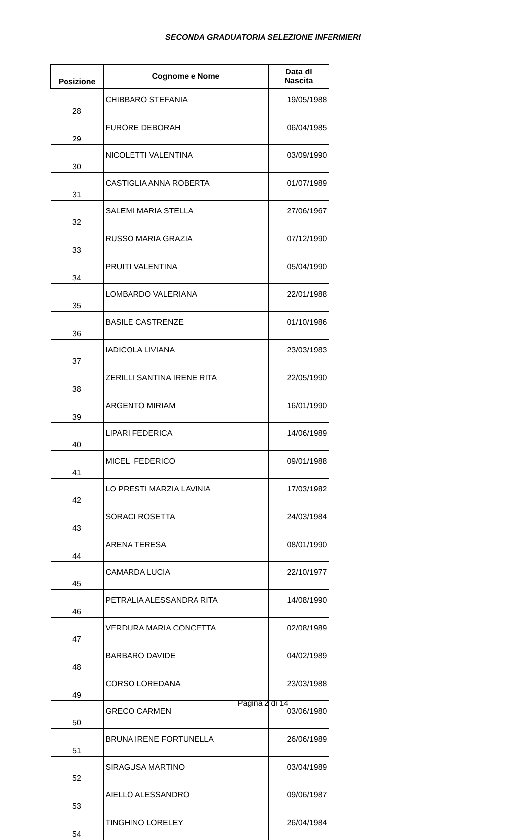SECONDA GRADUATORIA SELEZIONE INFERMIERI
| Posizione | Cognome e Nome | Data di Nascita |
| --- | --- | --- |
| 28 | CHIBBARO STEFANIA | 19/05/1988 |
| 29 | FURORE DEBORAH | 06/04/1985 |
| 30 | NICOLETTI VALENTINA | 03/09/1990 |
| 31 | CASTIGLIA ANNA ROBERTA | 01/07/1989 |
| 32 | SALEMI MARIA STELLA | 27/06/1967 |
| 33 | RUSSO MARIA GRAZIA | 07/12/1990 |
| 34 | PRUITI VALENTINA | 05/04/1990 |
| 35 | LOMBARDO VALERIANA | 22/01/1988 |
| 36 | BASILE CASTRENZE | 01/10/1986 |
| 37 | IADICOLA LIVIANA | 23/03/1983 |
| 38 | ZERILLI SANTINA IRENE RITA | 22/05/1990 |
| 39 | ARGENTO MIRIAM | 16/01/1990 |
| 40 | LIPARI FEDERICA | 14/06/1989 |
| 41 | MICELI FEDERICO | 09/01/1988 |
| 42 | LO PRESTI MARZIA LAVINIA | 17/03/1982 |
| 43 | SORACI ROSETTA | 24/03/1984 |
| 44 | ARENA TERESA | 08/01/1990 |
| 45 | CAMARDA LUCIA | 22/10/1977 |
| 46 | PETRALIA ALESSANDRA RITA | 14/08/1990 |
| 47 | VERDURA MARIA CONCETTA | 02/08/1989 |
| 48 | BARBARO DAVIDE | 04/02/1989 |
| 49 | CORSO LOREDANA | 23/03/1988 |
| 50 | GRECO CARMEN | 03/06/1980 |
| 51 | BRUNA IRENE FORTUNELLA | 26/06/1989 |
| 52 | SIRAGUSA MARTINO | 03/04/1989 |
| 53 | AIELLO ALESSANDRO | 09/06/1987 |
| 54 | TINGHINO LORELEY | 26/04/1984 |
Pagina 2 di 14